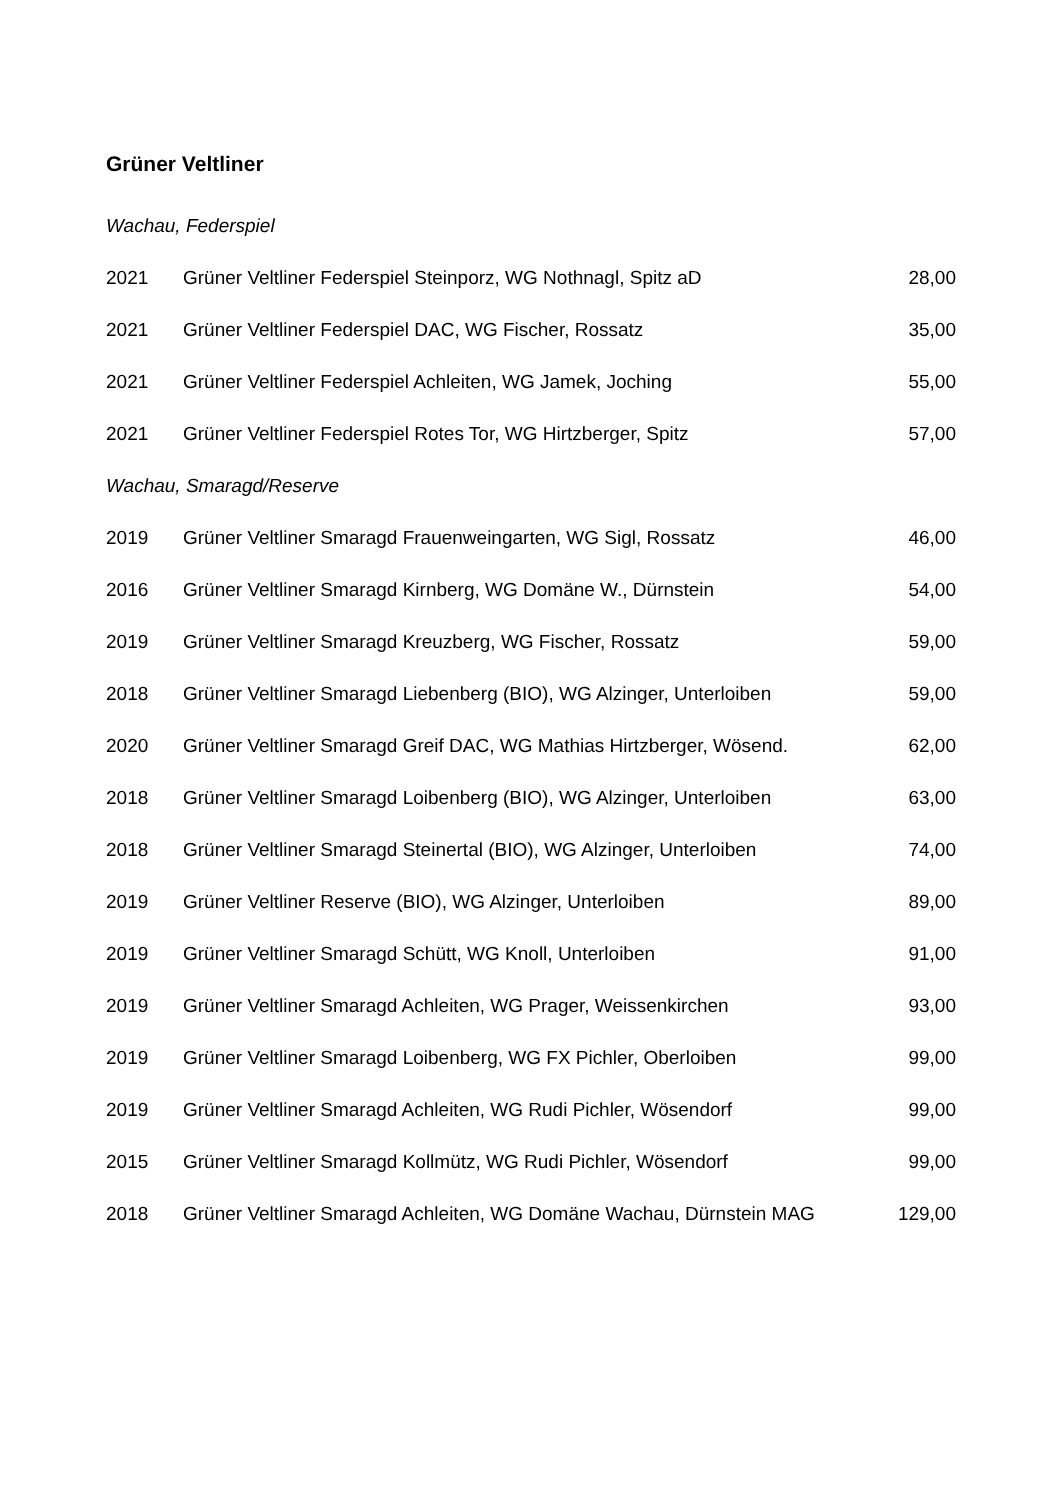Grüner Veltliner
| Wachau, Federspiel | | |
| 2021 | Grüner Veltliner Federspiel Steinporz, WG Nothnagl, Spitz aD | 28,00 |
| 2021 | Grüner Veltliner Federspiel DAC, WG Fischer, Rossatz | 35,00 |
| 2021 | Grüner Veltliner Federspiel Achleiten, WG Jamek, Joching | 55,00 |
| 2021 | Grüner Veltliner Federspiel Rotes Tor, WG Hirtzberger, Spitz | 57,00 |
| Wachau, Smaragd/Reserve | | |
| 2019 | Grüner Veltliner Smaragd Frauenweingarten, WG Sigl, Rossatz | 46,00 |
| 2016 | Grüner Veltliner Smaragd Kirnberg, WG Domäne W., Dürnstein | 54,00 |
| 2019 | Grüner Veltliner Smaragd Kreuzberg, WG Fischer, Rossatz | 59,00 |
| 2018 | Grüner Veltliner Smaragd Liebenberg (BIO), WG Alzinger, Unterloiben | 59,00 |
| 2020 | Grüner Veltliner Smaragd Greif DAC, WG Mathias Hirtzberger, Wösend. | 62,00 |
| 2018 | Grüner Veltliner Smaragd Loibenberg (BIO), WG Alzinger, Unterloiben | 63,00 |
| 2018 | Grüner Veltliner Smaragd Steinertal (BIO), WG Alzinger, Unterloiben | 74,00 |
| 2019 | Grüner Veltliner Reserve (BIO), WG Alzinger, Unterloiben | 89,00 |
| 2019 | Grüner Veltliner Smaragd Schütt, WG Knoll, Unterloiben | 91,00 |
| 2019 | Grüner Veltliner Smaragd Achleiten, WG Prager, Weissenkirchen | 93,00 |
| 2019 | Grüner Veltliner Smaragd Loibenberg, WG FX Pichler, Oberloiben | 99,00 |
| 2019 | Grüner Veltliner Smaragd Achleiten, WG Rudi Pichler, Wösendorf | 99,00 |
| 2015 | Grüner Veltliner Smaragd Kollmütz, WG Rudi Pichler, Wösendorf | 99,00 |
| 2018 | Grüner Veltliner Smaragd Achleiten, WG Domäne Wachau, Dürnstein MAG | 129,00 |